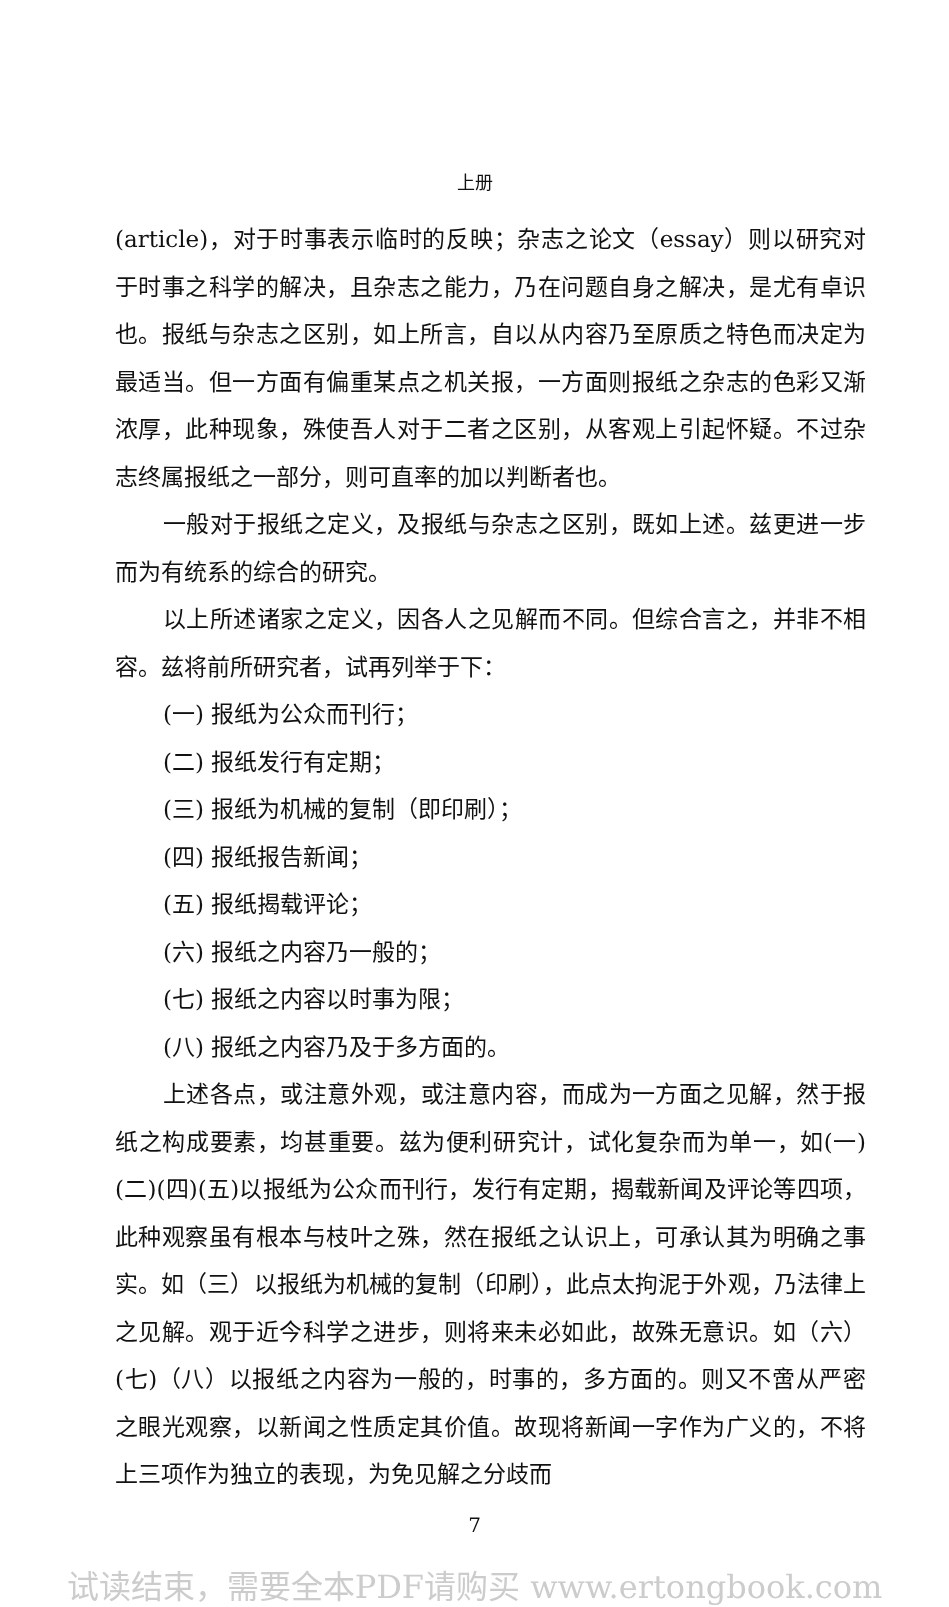上册
(article)，对于时事表示临时的反映；杂志之论文（essay）则以研究对于时事之科学的解决，且杂志之能力，乃在问题自身之解决，是尤有卓识也。报纸与杂志之区别，如上所言，自以从内容乃至原质之特色而决定为最适当。但一方面有偏重某点之机关报，一方面则报纸之杂志的色彩又渐浓厚，此种现象，殊使吾人对于二者之区别，从客观上引起怀疑。不过杂志终属报纸之一部分，则可直率的加以判断者也。
一般对于报纸之定义，及报纸与杂志之区别，既如上述。兹更进一步而为有统系的综合的研究。
以上所述诸家之定义，因各人之见解而不同。但综合言之，并非不相容。兹将前所研究者，试再列举于下：
(一) 报纸为公众而刊行；
(二) 报纸发行有定期；
(三) 报纸为机械的复制（即印刷）；
(四) 报纸报告新闻；
(五) 报纸揭载评论；
(六) 报纸之内容乃一般的；
(七) 报纸之内容以时事为限；
(八) 报纸之内容乃及于多方面的。
上述各点，或注意外观，或注意内容，而成为一方面之见解，然于报纸之构成要素，均甚重要。兹为便利研究计，试化复杂而为单一，如(一)(二)(四)(五)以报纸为公众而刊行，发行有定期，揭载新闻及评论等四项，此种观察虽有根本与枝叶之殊，然在报纸之认识上，可承认其为明确之事实。如（三）以报纸为机械的复制（印刷），此点太拘泥于外观，乃法律上之见解。观于近今科学之进步，则将来未必如此，故殊无意识。如（六）(七)（八）以报纸之内容为一般的，时事的，多方面的。则又不啻从严密之眼光观察，以新闻之性质定其价值。故现将新闻一字作为广义的，不将上三项作为独立的表现，为免见解之分歧而
7
试读结束，需要全本PDF请购买 www.ertongbook.com